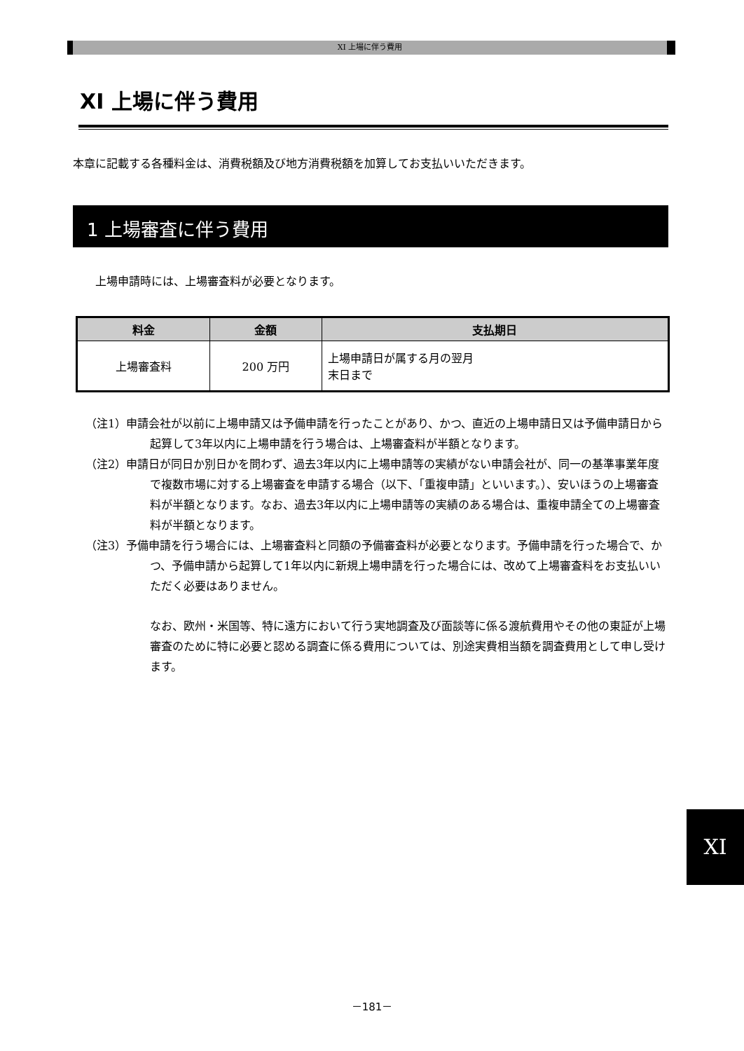XI 上場に伴う費用
XI 上場に伴う費用
本章に記載する各種料金は、消費税額及び地方消費税額を加算してお支払いいただきます。
1 上場審査に伴う費用
上場申請時には、上場審査料が必要となります。
| 料金 | 金額 | 支払期日 |
| --- | --- | --- |
| 上場審査料 | 200 万円 | 上場申請日が属する月の翌月 末日まで |
（注1）申請会社が以前に上場申請又は予備申請を行ったことがあり、かつ、直近の上場申請日又は予備申請日から起算して3年以内に上場申請を行う場合は、上場審査料が半額となります。
（注2）申請日が同日か別日かを問わず、過去3年以内に上場申請等の実績がない申請会社が、同一の基準事業年度で複数市場に対する上場審査を申請する場合（以下、「重複申請」といいます。）、安いほうの上場審査料が半額となります。なお、過去3年以内に上場申請等の実績のある場合は、重複申請全ての上場審査料が半額となります。
（注3）予備申請を行う場合には、上場審査料と同額の予備審査料が必要となります。予備申請を行った場合で、かつ、予備申請から起算して1年以内に新規上場申請を行った場合には、改めて上場審査料をお支払いいただく必要はありません。
なお、欧州・米国等、特に遠方において行う実地調査及び面談等に係る渡航費用やその他の東証が上場審査のために特に必要と認める調査に係る費用については、別途実費相当額を調査費用として申し受けます。
XI
－181－